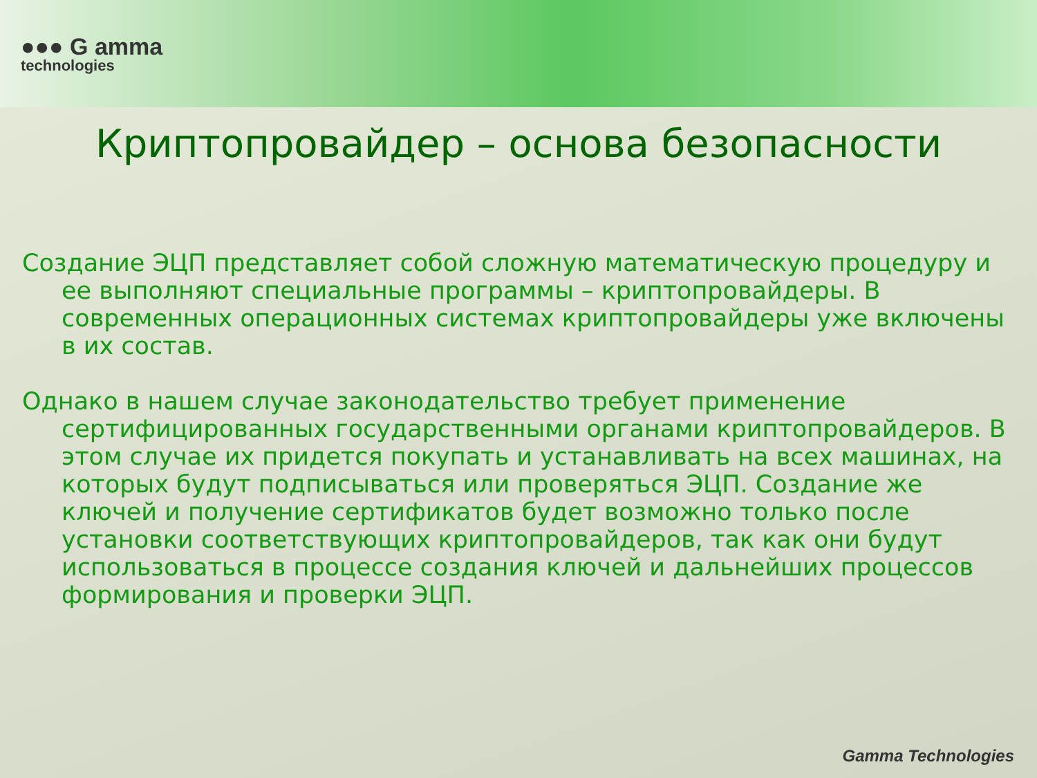●●● G amma
technologies
Криптопровайдер – основа безопасности
Создание ЭЦП представляет собой сложную математическую процедуру и ее выполняют специальные программы – криптопровайдеры. В современных операционных системах криптопровайдеры уже включены в их состав.
Однако в нашем случае законодательство требует применение сертифицированных государственными органами криптопровайдеров. В этом случае их придется покупать и устанавливать на всех машинах, на которых будут подписываться или проверяться ЭЦП. Создание же ключей и получение сертификатов будет возможно только после установки соответствующих криптопровайдеров, так как они будут использоваться в процессе создания ключей и дальнейших процессов формирования и проверки ЭЦП.
Gamma Technologies